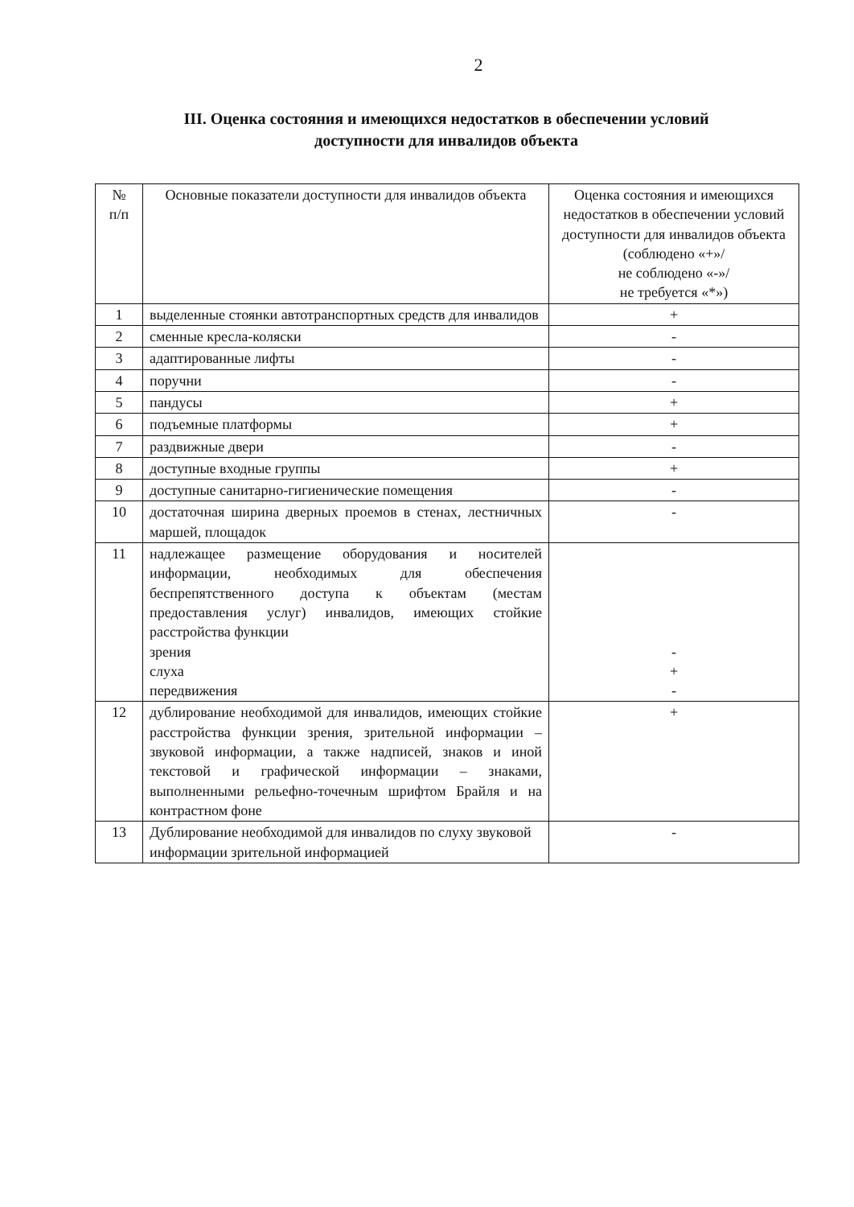2
III. Оценка состояния и имеющихся недостатков в обеспечении условий
доступности для инвалидов объекта
| № п/п | Основные показатели доступности для инвалидов объекта | Оценка состояния и имеющихся недостатков в обеспечении условий доступности для инвалидов объекта (соблюдено «+»/ не соблюдено «-»/ не требуется «*») |
| --- | --- | --- |
| 1 | выделенные стоянки автотранспортных средств для инвалидов | + |
| 2 | сменные кресла-коляски | - |
| 3 | адаптированные лифты | - |
| 4 | поручни | - |
| 5 | пандусы | + |
| 6 | подъемные платформы | + |
| 7 | раздвижные двери | - |
| 8 | доступные входные группы | + |
| 9 | доступные санитарно-гигиенические помещения | - |
| 10 | достаточная ширина дверных проемов в стенах, лестничных маршей, площадок | - |
| 11 | надлежащее размещение оборудования и носителей информации, необходимых для обеспечения беспрепятственного доступа к объектам (местам предоставления услуг) инвалидов, имеющих стойкие расстройства функции зрения слуха передвижения | - + - |
| 12 | дублирование необходимой для инвалидов, имеющих стойкие расстройства функции зрения, зрительной информации – звуковой информации, а также надписей, знаков и иной текстовой и графической информации – знаками, выполненными рельефно-точечным шрифтом Брайля и на контрастном фоне | + |
| 13 | Дублирование необходимой для инвалидов по слуху звуковой информации зрительной информацией | - |